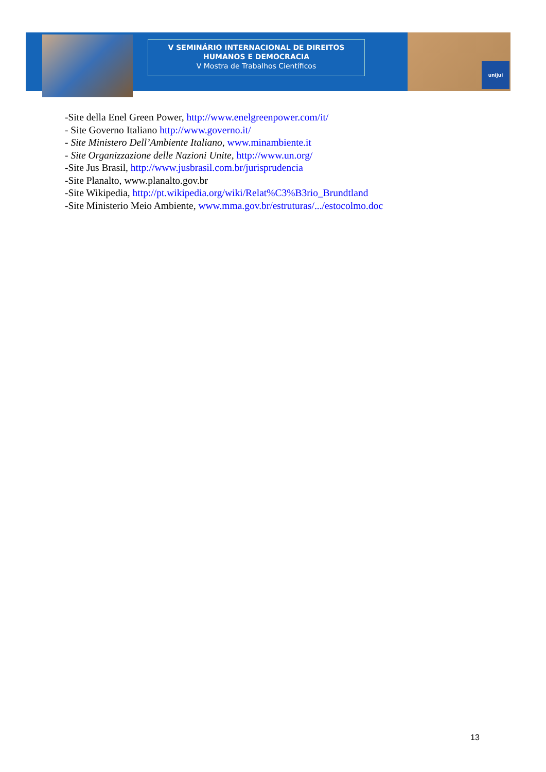unijui
V SEMINÁRIO INTERNACIONAL DE DIREITOS
HUMANOS E DEMOCRACIA
V Mostra de Trabalhos Científicos
-Site della Enel Green Power, http://www.enelgreenpower.com/it/
- Site Governo Italiano http://www.governo.it/
- Site Ministero Dell’Ambiente Italiano, www.minambiente.it
- Site Organizzazione delle Nazioni Unite, http://www.un.org/
-Site Jus Brasil, http://www.jusbrasil.com.br/jurisprudencia
-Site Planalto, www.planalto.gov.br
-Site Wikipedia, http://pt.wikipedia.org/wiki/Relat%C3%B3rio_Brundtland
-Site Ministerio Meio Ambiente, www.mma.gov.br/estruturas/.../estocolmo.doc
13